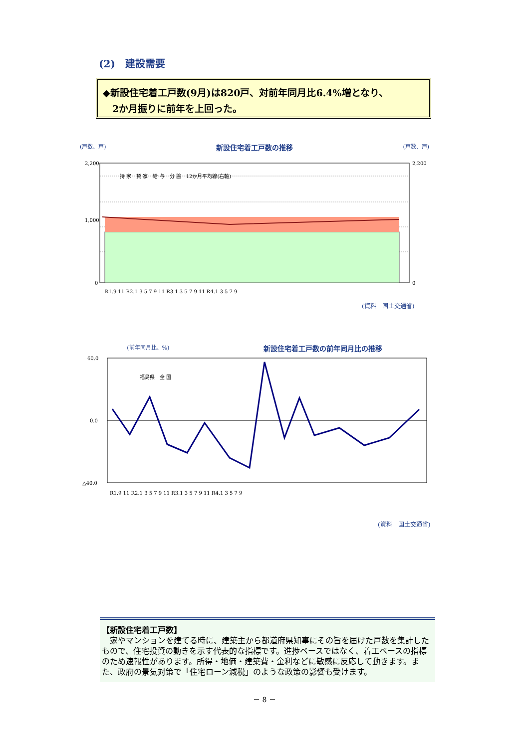(2)　建設需要
◆新設住宅着工戸数(9月)は820戸、対前年同月比6.4%増となり、
　2か月振りに前年を上回った。
(戸数、戸) 新設住宅着工戸数の推移 (戸数、戸)
2,200
1,000
0
2,200
0
R1.9 11 R2.1 3 5 7 9 11 R3.1 3 5 7 9 11 R4.1 3 5 7 9
持 家　貸 家　給 与　分 譲　12か月平均線(右軸)
(資料　国土交通省)
(前年同月比、%) 新設住宅着工戸数の前年同月比の推移
60.0
0.0
△40.0
福島県　全 国
R1.9 11 R2.1 3 5 7 9 11 R3.1 3 5 7 9 11 R4.1 3 5 7 9
(資料　国土交通省)
【新設住宅着工戸数】
　家やマンションを建てる時に、建築主から都道府県知事にその旨を届けた戸数を集計したもので、住宅投資の動きを示す代表的な指標です。進捗ベースではなく、着工ベースの指標のため速報性があります。所得・地価・建築費・金利などに敏感に反応して動きます。また、政府の景気対策で「住宅ローン減税」のような政策の影響も受けます。
－ 8 －